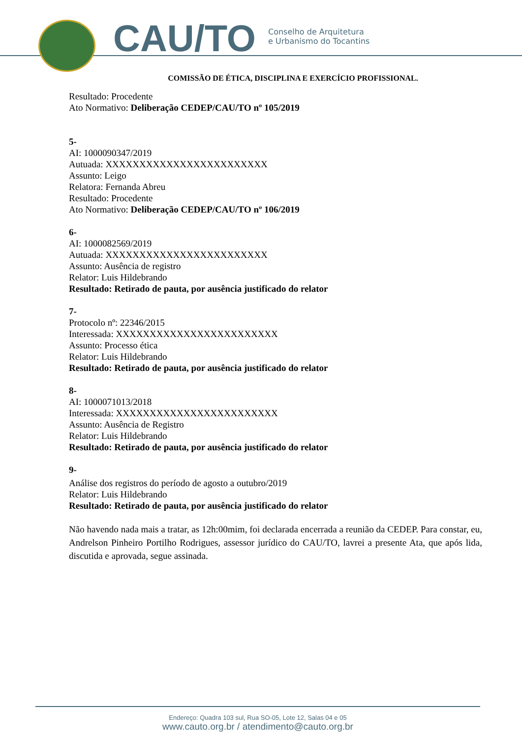CAU/TO
Conselho de Arquitetura
e Urbanismo do Tocantins
COMISSÃO DE ÉTICA, DISCIPLINA E EXERCÍCIO PROFISSIONAL.
Resultado: Procedente
Ato Normativo: Deliberação CEDEP/CAU/TO nº 105/2019
5-
AI: 1000090347/2019
Autuada: XXXXXXXXXXXXXXXXXXXXXXXX
Assunto: Leigo
Relatora: Fernanda Abreu
Resultado: Procedente
Ato Normativo: Deliberação CEDEP/CAU/TO nº 106/2019
6-
AI: 1000082569/2019
Autuada: XXXXXXXXXXXXXXXXXXXXXXXX
Assunto: Ausência de registro
Relator: Luis Hildebrando
Resultado: Retirado de pauta, por ausência justificado do relator
7-
Protocolo nº: 22346/2015
Interessada: XXXXXXXXXXXXXXXXXXXXXXXX
Assunto: Processo ética
Relator: Luis Hildebrando
Resultado: Retirado de pauta, por ausência justificado do relator
8-
AI: 1000071013/2018
Interessada: XXXXXXXXXXXXXXXXXXXXXXXX
Assunto: Ausência de Registro
Relator: Luis Hildebrando
Resultado: Retirado de pauta, por ausência justificado do relator
9-
Análise dos registros do período de agosto a outubro/2019
Relator: Luis Hildebrando
Resultado: Retirado de pauta, por ausência justificado do relator
Não havendo nada mais a tratar, as 12h:00mim, foi declarada encerrada a reunião da CEDEP. Para constar, eu, Andrelson Pinheiro Portilho Rodrigues, assessor jurídico do CAU/TO, lavrei a presente Ata, que após lida, discutida e aprovada, segue assinada.
Endereço: Quadra 103 sul, Rua SO-05, Lote 12, Salas 04 e 05
www.cauto.org.br / atendimento@cauto.org.br